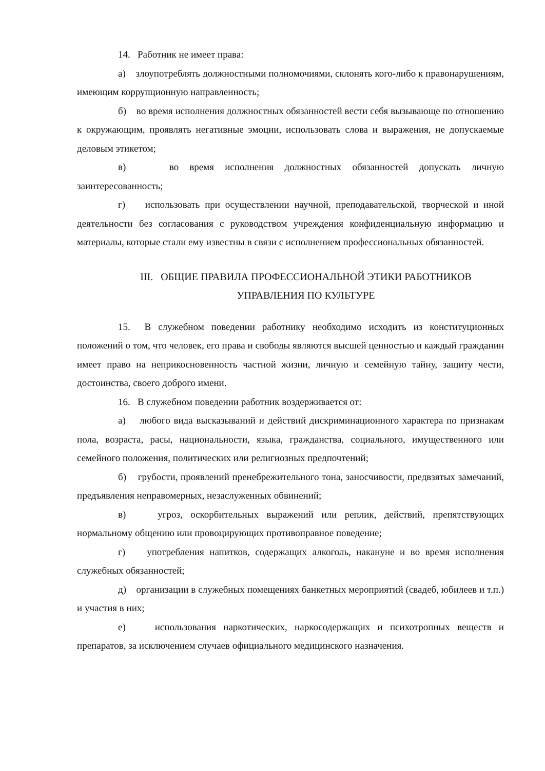14. Работник не имеет права:
а) злоупотреблять должностными полномочиями, склонять кого-либо к правонарушениям, имеющим коррупционную направленность;
б) во время исполнения должностных обязанностей вести себя вызывающе по отношению к окружающим, проявлять негативные эмоции, использовать слова и выражения, не допускаемые деловым этикетом;
в) во время исполнения должностных обязанностей допускать личную заинтересованность;
г) использовать при осуществлении научной, преподавательской, творческой и иной деятельности без согласования с руководством учреждения конфиденциальную информацию и материалы, которые стали ему известны в связи с исполнением профессиональных обязанностей.
III. ОБЩИЕ ПРАВИЛА ПРОФЕССИОНАЛЬНОЙ ЭТИКИ РАБОТНИКОВ
УПРАВЛЕНИЯ ПО КУЛЬТУРЕ
15. В служебном поведении работнику необходимо исходить из конституционных положений о том, что человек, его права и свободы являются высшей ценностью и каждый гражданин имеет право на неприкосновенность частной жизни, личную и семейную тайну, защиту чести, достоинства, своего доброго имени.
16. В служебном поведении работник воздерживается от:
а) любого вида высказываний и действий дискриминационного характера по признакам пола, возраста, расы, национальности, языка, гражданства, социального, имущественного или семейного положения, политических или религиозных предпочтений;
б) грубости, проявлений пренебрежительного тона, заносчивости, предвзятых замечаний, предъявления неправомерных, незаслуженных обвинений;
в) угроз, оскорбительных выражений или реплик, действий, препятствующих нормальному общению или провоцирующих противоправное поведение;
г) употребления напитков, содержащих алкоголь, накануне и во время исполнения служебных обязанностей;
д) организации в служебных помещениях банкетных мероприятий (свадеб, юбилеев и т.п.) и участия в них;
е) использования наркотических, наркосодержащих и психотропных веществ и препаратов, за исключением случаев официального медицинского назначения.